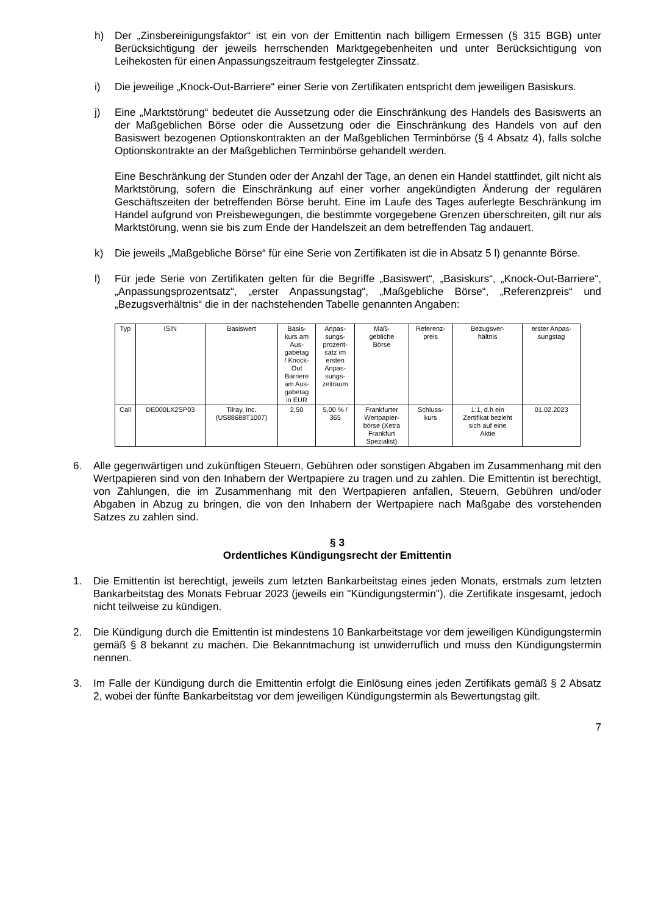h) Der „Zinsbereinigungsfaktor“ ist ein von der Emittentin nach billigem Ermessen (§ 315 BGB) unter Berücksichtigung der jeweils herrschenden Marktgegebenheiten und unter Berücksichtigung von Leihekosten für einen Anpassungszeitraum festgelegter Zinssatz.
i) Die jeweilige „Knock-Out-Barriere“ einer Serie von Zertifikaten entspricht dem jeweiligen Basiskurs.
j) Eine „Marktstörung“ bedeutet die Aussetzung oder die Einschränkung des Handels des Basiswerts an der Maßgeblichen Börse oder die Aussetzung oder die Einschränkung des Handels von auf den Basiswert bezogenen Optionskontrakten an der Maßgeblichen Terminbörse (§ 4 Absatz 4), falls solche Optionskontrakte an der Maßgeblichen Terminbörse gehandelt werden.
Eine Beschränkung der Stunden oder der Anzahl der Tage, an denen ein Handel stattfindet, gilt nicht als Marktstörung, sofern die Einschränkung auf einer vorher angekündigten Änderung der regulären Geschäftszeiten der betreffenden Börse beruht. Eine im Laufe des Tages auferlegte Beschränkung im Handel aufgrund von Preisbewegungen, die bestimmte vorgegebene Grenzen überschreiten, gilt nur als Marktstörung, wenn sie bis zum Ende der Handelszeit an dem betreffenden Tag andauert.
k) Die jeweils „Maßgebliche Börse“ für eine Serie von Zertifikaten ist die in Absatz 5 l) genannte Börse.
l) Für jede Serie von Zertifikaten gelten für die Begriffe „Basiswert“, „Basiskurs“, „Knock-Out-Barriere“, „Anpassungsprozentsatz“, „erster Anpassungstag“, „Maßgebliche Börse“, „Referenzpreis“ und „Bezugsverhältnis“ die in der nachstehenden Tabelle genannten Angaben:
| Typ | ISIN | Basiswert | Basis- kurs am Aus- gabetag / Knock- Out Barriere am Aus- gabetag in EUR | Anpas- sungs- prozent- satz im ersten Anpas- sungs- zeitraum | Maß- gebliche Börse | Referenz- preis | Bezugsver- hältnis | erster Anpas- sungstag |
| --- | --- | --- | --- | --- | --- | --- | --- | --- |
| Call | DE000LX2SP03 | Tilray, Inc. (US88688T1007) | 2,50 | 5,00 % / 365 | Frankfurter Wertpapier- börse (Xetra Frankfurt Spezialist) | Schluss- kurs | 1:1, d.h ein Zertifikat bezieht sich auf eine Aktie | 01.02.2023 |
6. Alle gegenwärtigen und zukünftigen Steuern, Gebühren oder sonstigen Abgaben im Zusammenhang mit den Wertpapieren sind von den Inhabern der Wertpapiere zu tragen und zu zahlen. Die Emittentin ist berechtigt, von Zahlungen, die im Zusammenhang mit den Wertpapieren anfallen, Steuern, Gebühren und/oder Abgaben in Abzug zu bringen, die von den Inhabern der Wertpapiere nach Maßgabe des vorstehenden Satzes zu zahlen sind.
§ 3
Ordentliches Kündigungsrecht der Emittentin
1. Die Emittentin ist berechtigt, jeweils zum letzten Bankarbeitstag eines jeden Monats, erstmals zum letzten Bankarbeitstag des Monats Februar 2023 (jeweils ein "Kündigungstermin"), die Zertifikate insgesamt, jedoch nicht teilweise zu kündigen.
2. Die Kündigung durch die Emittentin ist mindestens 10 Bankarbeitstage vor dem jeweiligen Kündigungstermin gemäß § 8 bekannt zu machen. Die Bekanntmachung ist unwiderruflich und muss den Kündigungstermin nennen.
3. Im Falle der Kündigung durch die Emittentin erfolgt die Einlösung eines jeden Zertifikats gemäß § 2 Absatz 2, wobei der fünfte Bankarbeitstag vor dem jeweiligen Kündigungstermin als Bewertungstag gilt.
7